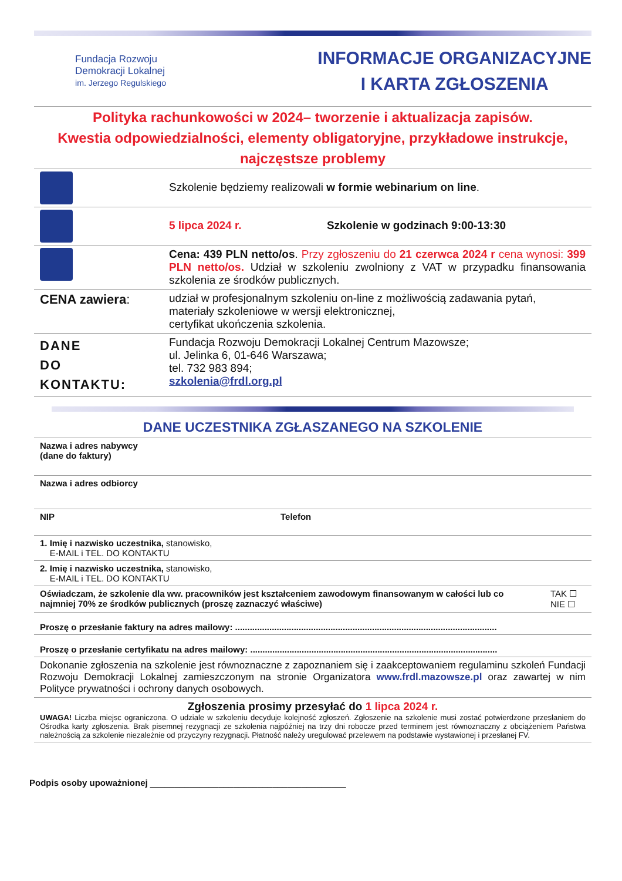Fundacja Rozwoju
Demokracji Lokalnej
im. Jerzego Regulskiego
INFORMACJE ORGANIZACYJNE
I KARTA ZGŁOSZENIA
Polityka rachunkowości w 2024– tworzenie i aktualizacja zapisów.
Kwestia odpowiedzialności, elementy obligatoryjne, przykładowe instrukcje,
najczęstsze problemy
| | Szkolenie będziemy realizowali w formie webinarium on line . |
| | 5 lipca 2024 r. Szkolenie w godzinach 9:00-13:30 |
| | Cena: 439 PLN netto/os . Przy zgłoszeniu do 21 czerwca 2024 r cena wynosi: 399 PLN netto/os. Udział w szkoleniu zwolniony z VAT w przypadku finansowania szkolenia ze środków publicznych. |
| CENA zawiera : | udział w profesjonalnym szkoleniu on-line z możliwością zadawania pytań, materiały szkoleniowe w wersji elektronicznej, certyfikat ukończenia szkolenia. |
| DANE DO KONTAKTU: | Fundacja Rozwoju Demokracji Lokalnej Centrum Mazowsze; ul. Jelinka 6, 01-646 Warszawa; tel. 732 983 894; szkolenia@frdl.org.pl |
DANE UCZESTNIKA ZGŁASZANEGO NA SZKOLENIE
| Nazwa i adres nabywcy (dane do faktury) | | |
| Nazwa i adres odbiorcy | | |
| NIP | Telefon | |
| 1. Imię i nazwisko uczestnika, stanowisko, E-MAIL i TEL. DO KONTAKTU | | |
| 2. Imię i nazwisko uczestnika, stanowisko, E-MAIL i TEL. DO KONTAKTU | | |
| Oświadczam, że szkolenie dla ww. pracowników jest kształceniem zawodowym finansowanym w całości lub co najmniej 70% ze środków publicznych (proszę zaznaczyć właściwe) | | TAK ☐ NIE ☐ |
| Proszę o przesłanie faktury na adres mailowy: ........................................................................................................... | | |
| Proszę o przesłanie certyfikatu na adres mailowy: ..................................................................................................... | | |
| Dokonanie zgłoszenia na szkolenie jest równoznaczne z zapoznaniem się i zaakceptowaniem regulaminu szkoleń Fundacji Rozwoju Demokracji Lokalnej zamieszczonym na stronie Organizatora www.frdl.mazowsze.pl oraz zawartej w nim Polityce prywatności i ochrony danych osobowych. | | |
| Zgłoszenia prosimy przesyłać do 1 lipca 2024 r. UWAGA! Liczba miejsc ograniczona. O udziale w szkoleniu decyduje kolejność zgłoszeń. Zgłoszenie na szkolenie musi zostać potwierdzone przesłaniem do Ośrodka karty zgłoszenia. Brak pisemnej rezygnacji ze szkolenia najpóźniej na trzy dni robocze przed terminem jest równoznaczny z obciążeniem Państwa należnością za szkolenie niezależnie od przyczyny rezygnacji. Płatność należy uregulować przelewem na podstawie wystawionej i przesłanej FV. | | |
Podpis osoby upoważnionej ________________________________________